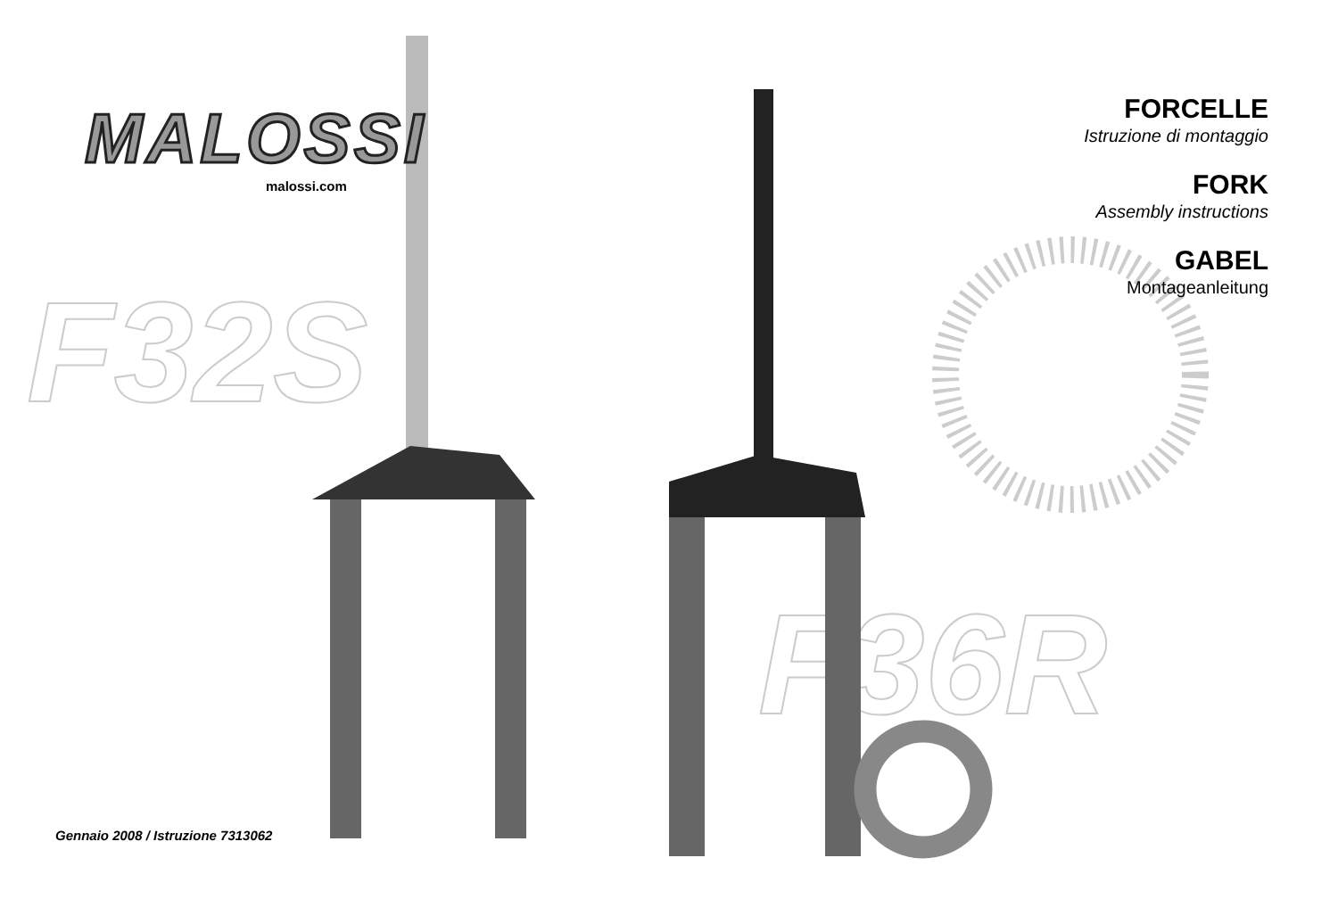F32S
F36R
MALOSSI
malossi.com
FORCELLE
Istruzione di montaggio
FORK
Assembly instructions
GABEL
Montageanleitung
Gennaio 2008 / Istruzione 7313062